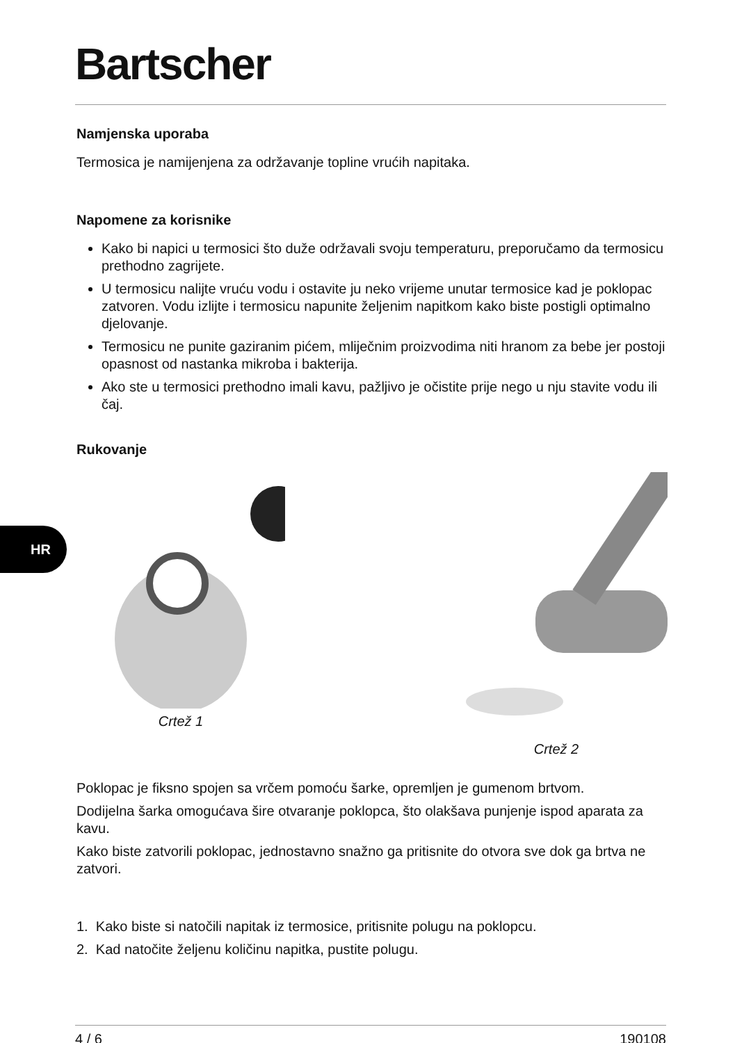Bartscher
HR
Namjenska uporaba
Termosica je namijenjena za održavanje topline vrućih napitaka.
Napomene za korisnike
Kako bi napici u termosici što duže održavali svoju temperaturu, preporučamo da termosicu prethodno zagrijete.
U termosicu nalijte vruću vodu i ostavite ju neko vrijeme unutar termosice kad je poklopac zatvoren. Vodu izlijte i termosicu napunite željenim napitkom kako biste postigli optimalno djelovanje.
Termosicu ne punite gaziranim pićem, mliječnim proizvodima niti hranom za bebe jer postoji opasnost od nastanka mikroba i bakterija.
Ako ste u termosici prethodno imali kavu, pažljivo je očistite prije nego u nju stavite vodu ili čaj.
Rukovanje
Crtež 1 Crtež 2
Poklopac je fiksno spojen sa vrčem pomoću šarke, opremljen je gumenom brtvom.
Dodijelna šarka omogućava šire otvaranje poklopca, što olakšava punjenje ispod aparata za kavu.
Kako biste zatvorili poklopac, jednostavno snažno ga pritisnite do otvora sve dok ga brtva ne zatvori.
1. Kako biste si natočili napitak iz termosice, pritisnite polugu na poklopcu.
2. Kad natočite željenu količinu napitka, pustite polugu.
4 / 6 190108